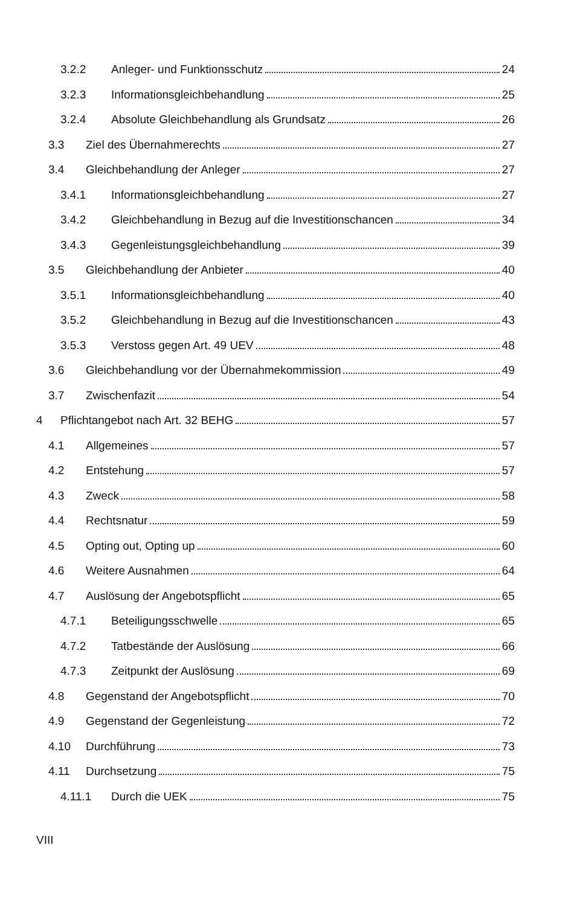3.2.2 Anleger- und Funktionsschutz 24
3.2.3 Informationsgleichbehandlung 25
3.2.4 Absolute Gleichbehandlung als Grundsatz 26
3.3 Ziel des Übernahmerechts 27
3.4 Gleichbehandlung der Anleger 27
3.4.1 Informationsgleichbehandlung 27
3.4.2 Gleichbehandlung in Bezug auf die Investitionschancen 34
3.4.3 Gegenleistungsgleichbehandlung 39
3.5 Gleichbehandlung der Anbieter 40
3.5.1 Informationsgleichbehandlung 40
3.5.2 Gleichbehandlung in Bezug auf die Investitionschancen 43
3.5.3 Verstoss gegen Art. 49 UEV 48
3.6 Gleichbehandlung vor der Übernahmekommission 49
3.7 Zwischenfazit 54
4 Pflichtangebot nach Art. 32 BEHG 57
4.1 Allgemeines 57
4.2 Entstehung 57
4.3 Zweck 58
4.4 Rechtsnatur 59
4.5 Opting out, Opting up 60
4.6 Weitere Ausnahmen 64
4.7 Auslösung der Angebotspflicht 65
4.7.1 Beteiligungsschwelle 65
4.7.2 Tatbestände der Auslösung 66
4.7.3 Zeitpunkt der Auslösung 69
4.8 Gegenstand der Angebotspflicht 70
4.9 Gegenstand der Gegenleistung 72
4.10 Durchführung 73
4.11 Durchsetzung 75
4.11.1 Durch die UEK 75
VIII